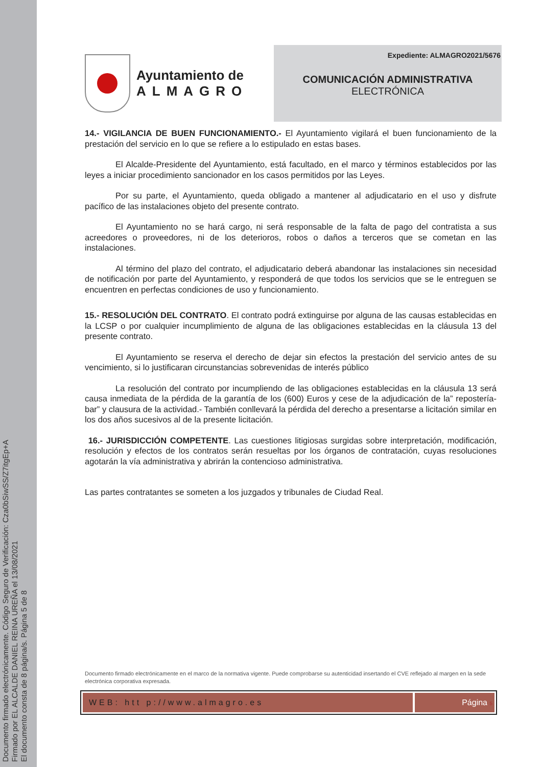Documento firmado electrónicamente. Código Seguro de Verificación: Cza0bSiwSS/Z7itgEp+A
Firmado por EL ALCALDE DANIEL REINA UREÑA el 13/08/2021
El documento consta de 8 página/s. Página 5 de 8
Ayuntamiento de
ALMAGRO
Expediente: ALMAGRO2021/5676
COMUNICACIÓN ADMINISTRATIVA
ELECTRÓNICA
14.- VIGILANCIA DE BUEN FUNCIONAMIENTO.- El Ayuntamiento vigilará el buen funcionamiento de la prestación del servicio en lo que se refiere a lo estipulado en estas bases.
El Alcalde-Presidente del Ayuntamiento, está facultado, en el marco y términos establecidos por las leyes a iniciar procedimiento sancionador en los casos permitidos por las Leyes.
Por su parte, el Ayuntamiento, queda obligado a mantener al adjudicatario en el uso y disfrute pacífico de las instalaciones objeto del presente contrato.
El Ayuntamiento no se hará cargo, ni será responsable de la falta de pago del contratista a sus acreedores o proveedores, ni de los deterioros, robos o daños a terceros que se cometan en las instalaciones.
Al término del plazo del contrato, el adjudicatario deberá abandonar las instalaciones sin necesidad de notificación por parte del Ayuntamiento, y responderá de que todos los servicios que se le entreguen se encuentren en perfectas condiciones de uso y funcionamiento.
15.- RESOLUCIÓN DEL CONTRATO. El contrato podrá extinguirse por alguna de las causas establecidas en la LCSP o por cualquier incumplimiento de alguna de las obligaciones establecidas en la cláusula 13 del presente contrato.
El Ayuntamiento se reserva el derecho de dejar sin efectos la prestación del servicio antes de su vencimiento, si lo justificaran circunstancias sobrevenidas de interés público
La resolución del contrato por incumpliendo de las obligaciones establecidas en la cláusula 13 será causa inmediata de la pérdida de la garantía de los (600) Euros y cese de la adjudicación de la” repostería-bar” y clausura de la actividad.- También conllevará la pérdida del derecho a presentarse a licitación similar en los dos años sucesivos al de la presente licitación.
16.- JURISDICCIÓN COMPETENTE. Las cuestiones litigiosas surgidas sobre interpretación, modificación, resolución y efectos de los contratos serán resueltas por los órganos de contratación, cuyas resoluciones agotarán la vía administrativa y abrirán la contencioso administrativa.
Las partes contratantes se someten a los juzgados y tribunales de Ciudad Real.
Documento firmado electrónicamente en el marco de la normativa vigente. Puede comprobarse su autenticidad insertando el CVE reflejado al margen en la sede electrónica corporativa expresada.
WEB: htt p://www.almagro.es Página 5